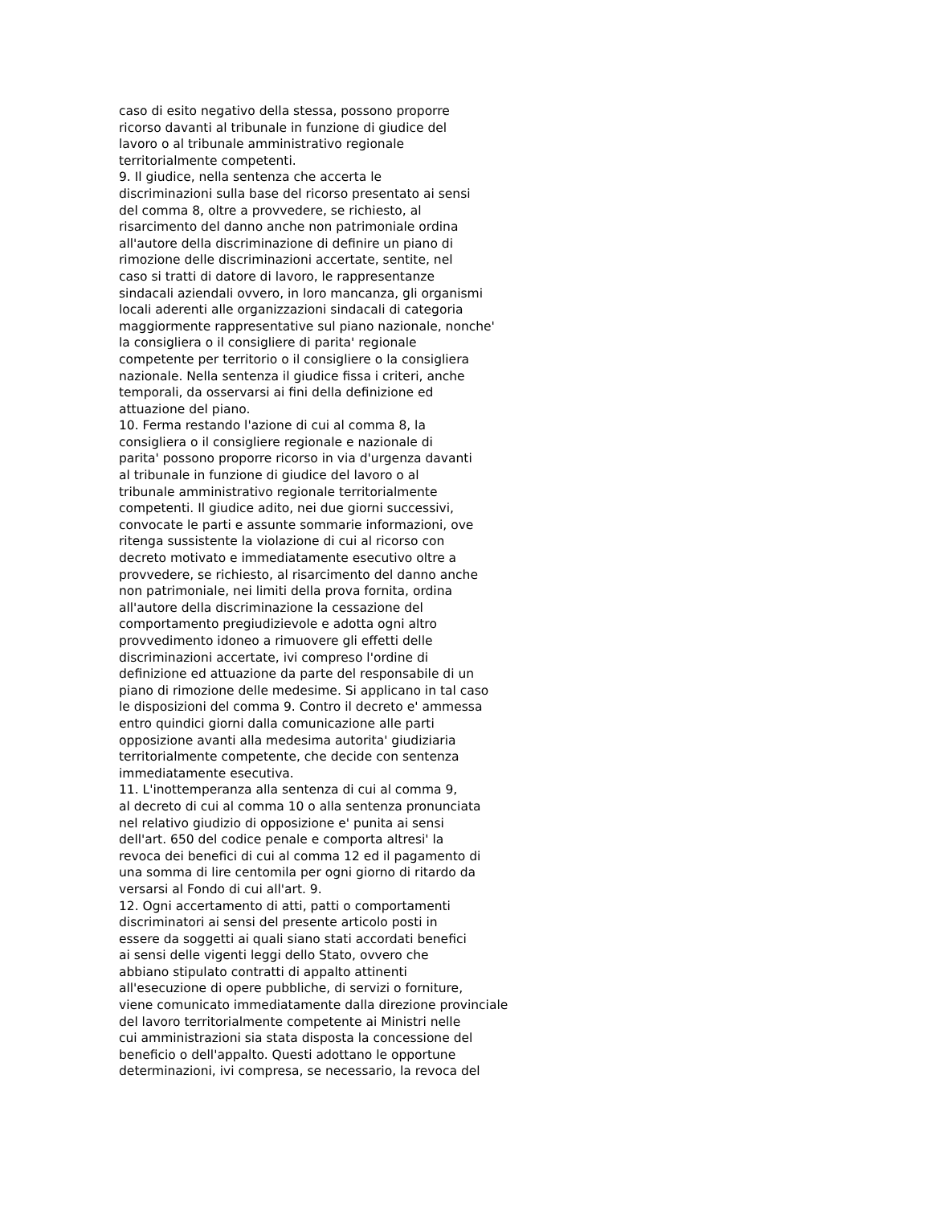caso di esito negativo della stessa, possono proporre ricorso davanti al tribunale in funzione di giudice del lavoro o al tribunale amministrativo regionale territorialmente competenti. 9. Il giudice, nella sentenza che accerta le discriminazioni sulla base del ricorso presentato ai sensi del comma 8, oltre a provvedere, se richiesto, al risarcimento del danno anche non patrimoniale ordina all'autore della discriminazione di definire un piano di rimozione delle discriminazioni accertate, sentite, nel caso si tratti di datore di lavoro, le rappresentanze sindacali aziendali ovvero, in loro mancanza, gli organismi locali aderenti alle organizzazioni sindacali di categoria maggiormente rappresentative sul piano nazionale, nonche' la consigliera o il consigliere di parita' regionale competente per territorio o il consigliere o la consigliera nazionale. Nella sentenza il giudice fissa i criteri, anche temporali, da osservarsi ai fini della definizione ed attuazione del piano. 10. Ferma restando l'azione di cui al comma 8, la consigliera o il consigliere regionale e nazionale di parita' possono proporre ricorso in via d'urgenza davanti al tribunale in funzione di giudice del lavoro o al tribunale amministrativo regionale territorialmente competenti. Il giudice adito, nei due giorni successivi, convocate le parti e assunte sommarie informazioni, ove ritenga sussistente la violazione di cui al ricorso con decreto motivato e immediatamente esecutivo oltre a provvedere, se richiesto, al risarcimento del danno anche non patrimoniale, nei limiti della prova fornita, ordina all'autore della discriminazione la cessazione del comportamento pregiudizievole e adotta ogni altro provvedimento idoneo a rimuovere gli effetti delle discriminazioni accertate, ivi compreso l'ordine di definizione ed attuazione da parte del responsabile di un piano di rimozione delle medesime. Si applicano in tal caso le disposizioni del comma 9. Contro il decreto e' ammessa entro quindici giorni dalla comunicazione alle parti opposizione avanti alla medesima autorita' giudiziaria territorialmente competente, che decide con sentenza immediatamente esecutiva. 11. L'inottemperanza alla sentenza di cui al comma 9, al decreto di cui al comma 10 o alla sentenza pronunciata nel relativo giudizio di opposizione e' punita ai sensi dell'art. 650 del codice penale e comporta altresi' la revoca dei benefici di cui al comma 12 ed il pagamento di una somma di lire centomila per ogni giorno di ritardo da versarsi al Fondo di cui all'art. 9. 12. Ogni accertamento di atti, patti o comportamenti discriminatori ai sensi del presente articolo posti in essere da soggetti ai quali siano stati accordati benefici ai sensi delle vigenti leggi dello Stato, ovvero che abbiano stipulato contratti di appalto attinenti all'esecuzione di opere pubbliche, di servizi o forniture, viene comunicato immediatamente dalla direzione provinciale del lavoro territorialmente competente ai Ministri nelle cui amministrazioni sia stata disposta la concessione del beneficio o dell'appalto. Questi adottano le opportune determinazioni, ivi compresa, se necessario, la revoca del